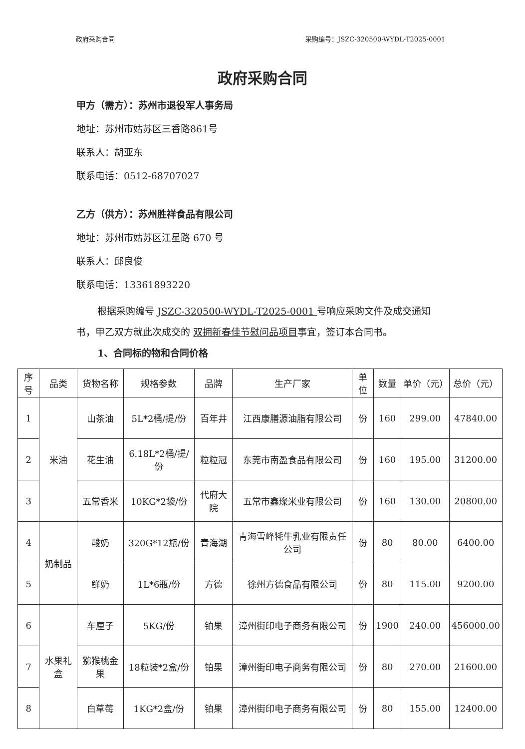政府采购合同 采购编号：JSZC-320500-WYDL-T2025-0001
政府采购合同
甲方（需方）：苏州市退役军人事务局
地址：苏州市姑苏区三香路861号
联系人：胡亚东
联系电话：0512-68707027
乙方（供方）：苏州胜祥食品有限公司
地址：苏州市姑苏区江星路 670 号
联系人：邱良俊
联系电话：13361893220
根据采购编号 JSZC-320500-WYDL-T2025-0001 号响应采购文件及成交通知书，甲乙双方就此次成交的 双拥新春佳节慰问品项目事宜，签订本合同书。
1、合同标的物和合同价格
| 序号 | 品类 | 货物名称 | 规格参数 | 品牌 | 生产厂家 | 单位 | 数量 | 单价（元） | 总价（元） |
| --- | --- | --- | --- | --- | --- | --- | --- | --- | --- |
| 1 | 米油 | 山茶油 | 5L*2桶/提/份 | 百年井 | 江西康膳源油脂有限公司 | 份 | 160 | 299.00 | 47840.00 |
| 2 | | 花生油 | 6.18L*2桶/提/份 | 粒粒冠 | 东莞市南盈食品有限公司 | 份 | 160 | 195.00 | 31200.00 |
| 3 | | 五常香米 | 10KG*2袋/份 | 代府大院 | 五常市鑫璨米业有限公司 | 份 | 160 | 130.00 | 20800.00 |
| 4 | 奶制品 | 酸奶 | 320G*12瓶/份 | 青海湖 | 青海雪峰牦牛乳业有限责任公司 | 份 | 80 | 80.00 | 6400.00 |
| 5 | | 鲜奶 | 1L*6瓶/份 | 方德 | 徐州方德食品有限公司 | 份 | 80 | 115.00 | 9200.00 |
| 6 | 水果礼盒 | 车厘子 | 5KG/份 | 铂果 | 漳州街印电子商务有限公司 | 份 | 1900 | 240.00 | 456000.00 |
| 7 | | 猕猴桃金果 | 18粒装*2盒/份 | 铂果 | 漳州街印电子商务有限公司 | 份 | 80 | 270.00 | 21600.00 |
| 8 | | 白草莓 | 1KG*2盒/份 | 铂果 | 漳州街印电子商务有限公司 | 份 | 80 | 155.00 | 12400.00 |